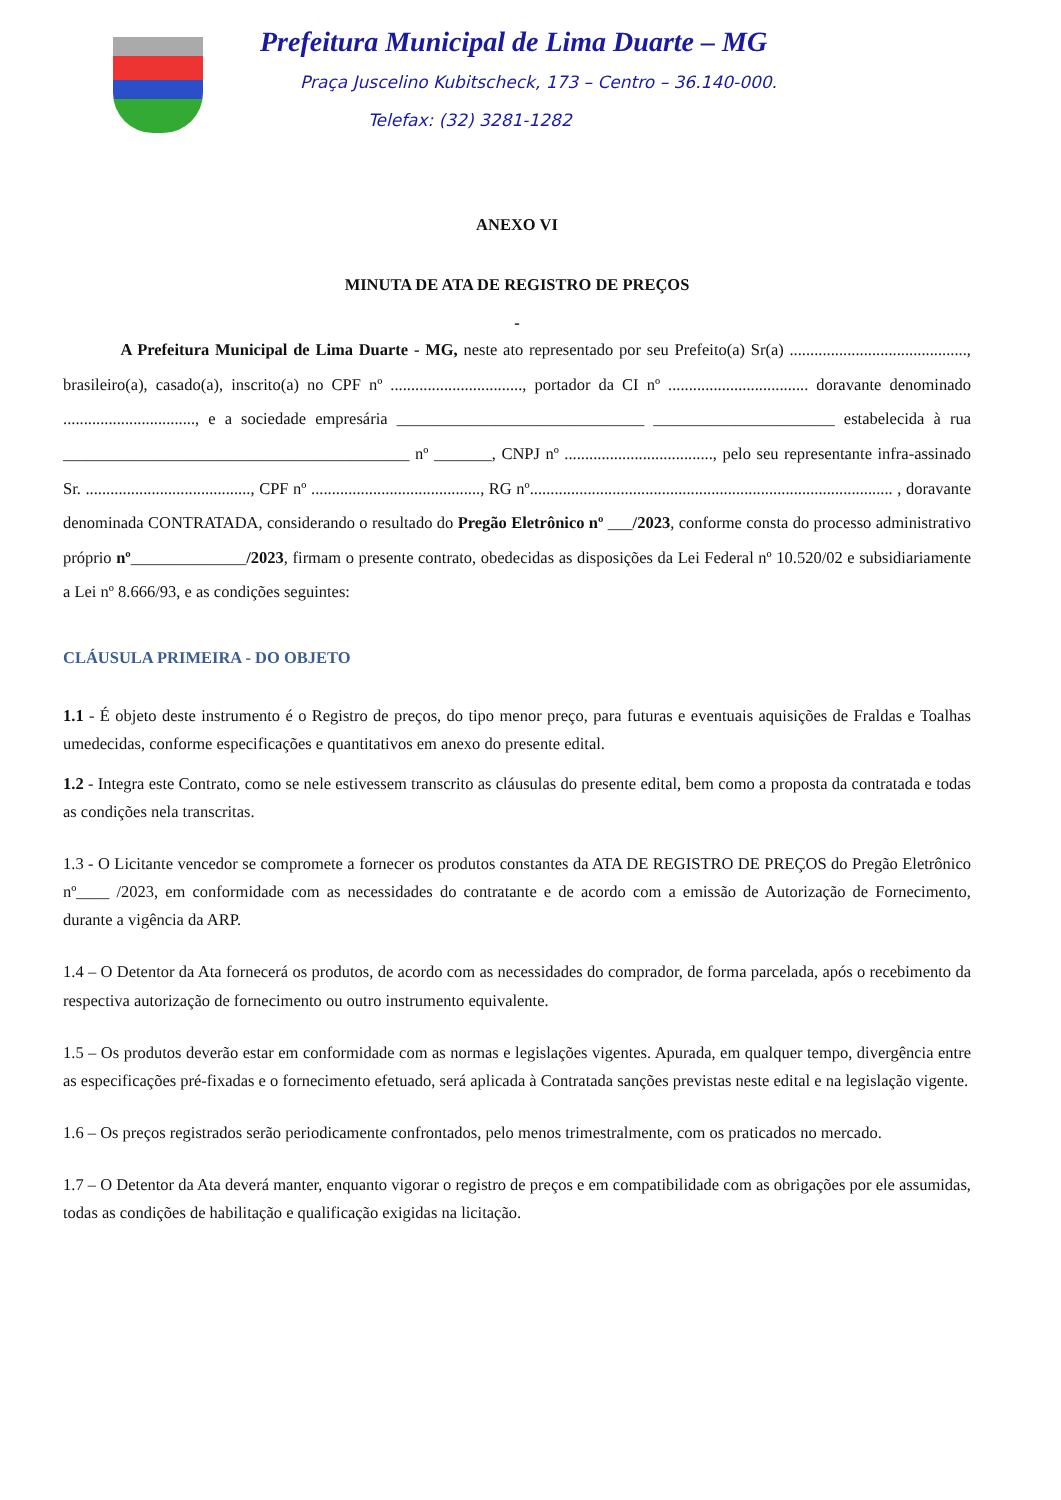Prefeitura Municipal de Lima Duarte – MG
Praça Juscelino Kubitscheck, 173 – Centro – 36.140-000.
Telefax: (32) 3281-1282
ANEXO VI
MINUTA DE ATA DE REGISTRO DE PREÇOS
-
A Prefeitura Municipal de Lima Duarte - MG, neste ato representado por seu Prefeito(a) Sr(a) ..........................................., brasileiro(a), casado(a), inscrito(a) no CPF nº ................................, portador da CI nº .................................. doravante denominado ................................, e a sociedade empresária ______________________________ ______________________ estabelecida à rua __________________________________________ nº _______, CNPJ nº ...................................., pelo seu representante infra-assinado Sr. ........................................, CPF nº ........................................., RG nº........................................................................................ , doravante denominada CONTRATADA, considerando o resultado do Pregão Eletrônico nº ___/2023, conforme consta do processo administrativo próprio nº______________/2023, firmam o presente contrato, obedecidas as disposições da Lei Federal nº 10.520/02 e subsidiariamente a Lei nº 8.666/93, e as condições seguintes:
CLÁUSULA PRIMEIRA - DO OBJETO
1.1 - É objeto deste instrumento é o Registro de preços, do tipo menor preço, para futuras e eventuais aquisições de Fraldas e Toalhas umedecidas, conforme especificações e quantitativos em anexo do presente edital.
1.2 - Integra este Contrato, como se nele estivessem transcrito as cláusulas do presente edital, bem como a proposta da contratada e todas as condições nela transcritas.
1.3 - O Licitante vencedor se compromete a fornecer os produtos constantes da ATA DE REGISTRO DE PREÇOS do Pregão Eletrônico nº____ /2023, em conformidade com as necessidades do contratante e de acordo com a emissão de Autorização de Fornecimento, durante a vigência da ARP.
1.4 – O Detentor da Ata fornecerá os produtos, de acordo com as necessidades do comprador, de forma parcelada, após o recebimento da respectiva autorização de fornecimento ou outro instrumento equivalente.
1.5 – Os produtos deverão estar em conformidade com as normas e legislações vigentes. Apurada, em qualquer tempo, divergência entre as especificações pré-fixadas e o fornecimento efetuado, será aplicada à Contratada sanções previstas neste edital e na legislação vigente.
1.6 – Os preços registrados serão periodicamente confrontados, pelo menos trimestralmente, com os praticados no mercado.
1.7 – O Detentor da Ata deverá manter, enquanto vigorar o registro de preços e em compatibilidade com as obrigações por ele assumidas, todas as condições de habilitação e qualificação exigidas na licitação.